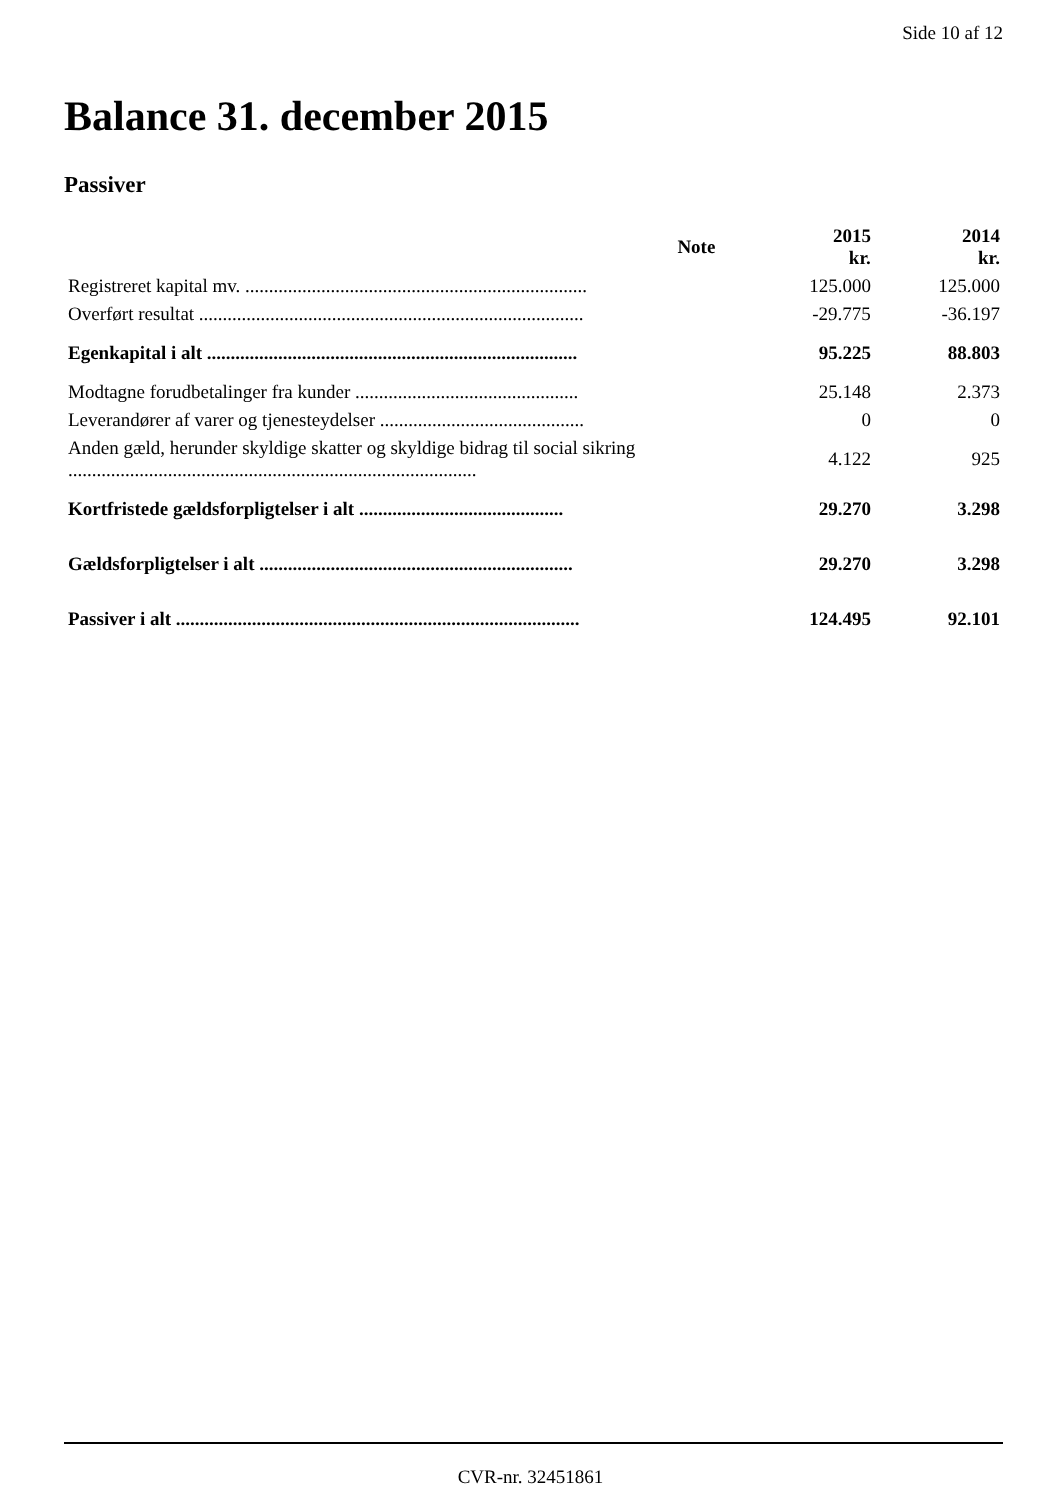Side 10 af 12
Balance 31. december 2015
Passiver
| | Note | 2015 kr. | 2014 kr. |
| --- | --- | --- | --- |
| Registreret kapital mv. ........................................................................ | | 125.000 | 125.000 |
| Overført resultat ................................................................................. | | -29.775 | -36.197 |
| Egenkapital i alt .............................................................................. | | 95.225 | 88.803 |
| Modtagne forudbetalinger fra kunder ............................................... | | 25.148 | 2.373 |
| Leverandører af varer og tjenesteydelser ........................................... | | 0 | 0 |
| Anden gæld, herunder skyldige skatter og skyldige bidrag til social sikring ...................................................................................... | | 4.122 | 925 |
| Kortfristede gældsforpligtelser i alt ........................................... | | 29.270 | 3.298 |
| Gældsforpligtelser i alt .................................................................. | | 29.270 | 3.298 |
| Passiver i alt ..................................................................................... | | 124.495 | 92.101 |
CVR-nr. 32451861